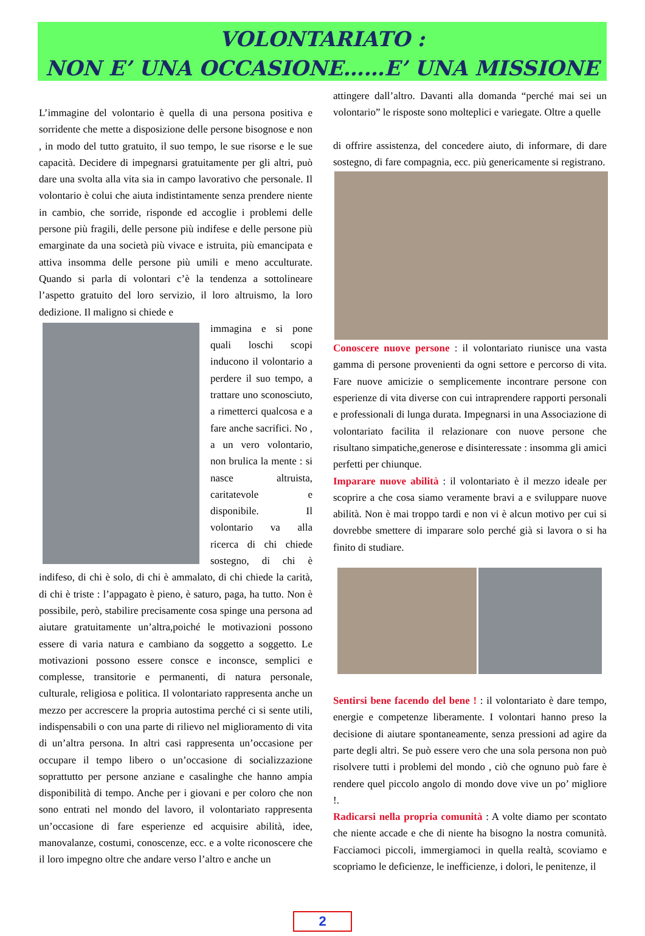VOLONTARIATO :
NON E’ UNA OCCASIONE……E’ UNA MISSIONE
L’immagine del volontario è quella di una persona positiva e sorridente che mette a disposizione delle persone bisognose e non , in modo del tutto gratuito, il suo tempo, le sue risorse e le sue capacità. Decidere di impegnarsi gratuitamente per gli altri, può dare una svolta alla vita sia in campo lavorativo che personale. Il volontario è colui che aiuta indistintamente senza prendere niente in cambio, che sorride, risponde ed accoglie i problemi delle persone più fragili, delle persone più indifese e delle persone più emarginate da una società più vivace e istruita, più emancipata e attiva insomma delle persone più umili e meno acculturate. Quando si parla di volontari c’è la tendenza a sottolineare l’aspetto gratuito del loro servizio, il loro altruismo, la loro dedizione. Il maligno si chiede e
immagina e si pone quali loschi scopi inducono il volontario a perdere il suo tempo, a trattare uno sconosciuto, a rimetterci qualcosa e a fare anche sacrifici. No , a un vero volontario, non brulica la mente : si nasce altruista, caritatevole e disponibile. Il volontario va alla ricerca di chi chiede sostegno, di chi è indifeso, di chi è solo, di chi è ammalato, di chi chiede la carità, di chi è triste : l’appagato è pieno, è saturo, paga, ha tutto. Non è possibile, però, stabilire precisamente cosa spinge una persona ad aiutare gratuitamente un’altra,poiché le motivazioni possono essere di varia natura e cambiano da soggetto a soggetto. Le motivazioni possono essere consce e inconsce, semplici e complesse, transitorie e permanenti, di natura personale, culturale, religiosa e politica. Il volontariato rappresenta anche un mezzo per accrescere la propria autostima perché ci si sente utili, indispensabili o con una parte di rilievo nel miglioramento di vita di un’altra persona. In altri casi rappresenta un’occasione per occupare il tempo libero o un’occasione di socializzazione soprattutto per persone anziane e casalinghe che hanno ampia disponibilità di tempo. Anche per i giovani e per coloro che non sono entrati nel mondo del lavoro, il volontariato rappresenta un’occasione di fare esperienze ed acquisire abilità, idee, manovalanze, costumi, conoscenze, ecc. e a volte riconoscere che il loro impegno oltre che andare verso l’altro e anche un
attingere dall’altro. Davanti alla domanda “perché mai sei un volontario” le risposte sono molteplici e variegate. Oltre a quelle
di offrire assistenza, del concedere aiuto, di informare, di dare sostegno, di fare compagnia, ecc. più genericamente si registrano.
Conoscere nuove persone : il volontariato riunisce una vasta gamma di persone provenienti da ogni settore e percorso di vita. Fare nuove amicizie o semplicemente incontrare persone con esperienze di vita diverse con cui intraprendere rapporti personali e professionali di lunga durata. Impegnarsi in una Associazione di volontariato facilita il relazionare con nuove persone che risultano simpatiche,generose e disinteressate : insomma gli amici perfetti per chiunque.
Imparare nuove abilità : il volontariato è il mezzo ideale per scoprire a che cosa siamo veramente bravi a e sviluppare nuove abilità. Non è mai troppo tardi e non vi è alcun motivo per cui si dovrebbe smettere di imparare solo perché già si lavora o si ha finito di studiare.
Sentirsi bene facendo del bene ! : il volontariato è dare tempo, energie e competenze liberamente. I volontari hanno preso la decisione di aiutare spontaneamente, senza pressioni ad agire da parte degli altri. Se può essere vero che una sola persona non può risolvere tutti i problemi del mondo , ciò che ognuno può fare è rendere quel piccolo angolo di mondo dove vive un po’ migliore !.
Radicarsi nella propria comunità : A volte diamo per scontato che niente accade e che di niente ha bisogno la nostra comunità. Facciamoci piccoli, immergiamoci in quella realtà, scoviamo e scopriamo le deficienze, le inefficienze, i dolori, le penitenze, il
2